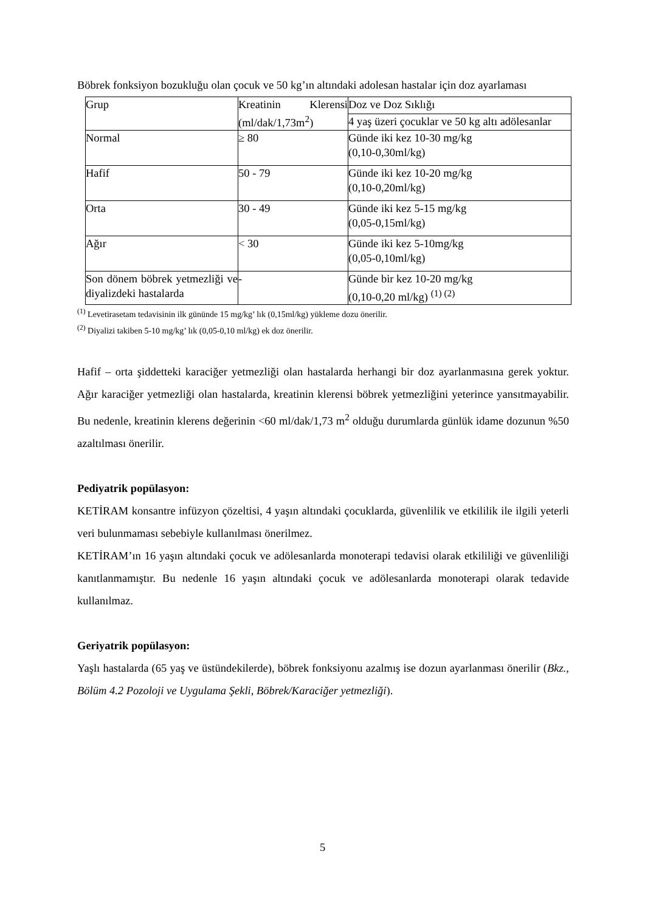Böbrek fonksiyon bozukluğu olan çocuk ve 50 kg’ın altındaki adolesan hastalar için doz ayarlaması
| Grup | Kreatinin Klerensi (ml/dak/1,73m<sup>2</sup>) | Doz ve Doz Sıklığı |
| | | 4 yaş üzeri çocuklar ve 50 kg altı adölesanlar |
| Normal | ≥ 80 | Günde iki kez 10-30 mg/kg (0,10-0,30ml/kg) |
| Hafif | 50 - 79 | Günde iki kez 10-20 mg/kg (0,10-0,20ml/kg) |
| Orta | 30 - 49 | Günde iki kez 5-15 mg/kg (0,05-0,15ml/kg) |
| Ağır | < 30 | Günde iki kez 5-10mg/kg (0,05-0,10ml/kg) |
| Son dönem böbrek yetmezliği ve diyalizdeki hastalarda | - | Günde bir kez 10-20 mg/kg (0,10-0,20 ml/kg) <sup>(1) (2)</sup> |
<sup>(1)</sup> Levetirasetam tedavisinin ilk gününde 15 mg/kg’ lık (0,15ml/kg) yükleme dozu önerilir.
<sup>(2)</sup> Diyalizi takiben 5-10 mg/kg’ lık (0,05-0,10 ml/kg) ek doz önerilir.
Hafif – orta şiddetteki karaciğer yetmezliği olan hastalarda herhangi bir doz ayarlanmasına gerek yoktur. Ağır karaciğer yetmezliği olan hastalarda, kreatinin klerensi böbrek yetmezliğini yeterince yansıtmayabilir. Bu nedenle, kreatinin klerens değerinin <60 ml/dak/1,73 m<sup>2</sup> olduğu durumlarda günlük idame dozunun %50 azaltılması önerilir.
Pediyatrik popülasyon:
KETİRAM konsantre infüzyon çözeltisi, 4 yaşın altındaki çocuklarda, güvenlilik ve etkililik ile ilgili yeterli veri bulunmaması sebebiyle kullanılması önerilmez.
KETİRAM’ın 16 yaşın altındaki çocuk ve adölesanlarda monoterapi tedavisi olarak etkililiği ve güvenliliği kanıtlanmamıştır. Bu nedenle 16 yaşın altındaki çocuk ve adölesanlarda monoterapi olarak tedavide kullanılmaz.
Geriyatrik popülasyon:
Yaşlı hastalarda (65 yaş ve üstündekilerde), böbrek fonksiyonu azalmış ise dozun ayarlanması önerilir (Bkz., Bölüm 4.2 Pozoloji ve Uygulama Şekli, Böbrek/Karaciğer yetmezliği).
5